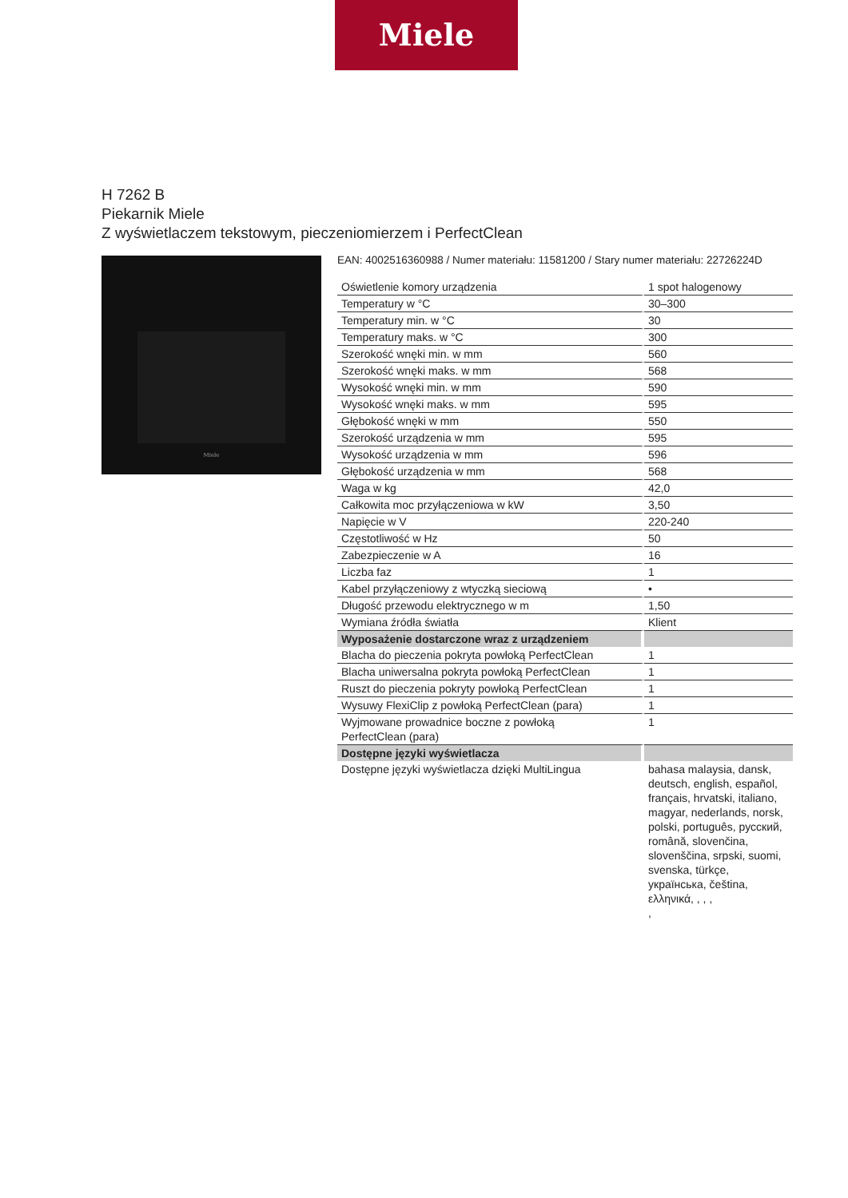Miele
H 7262 B
Piekarnik Miele
Z wyświetlaczem tekstowym, pieczeniomierzem i PerfectClean
Miele
EAN: 4002516360988 / Numer materiału: 11581200 / Stary numer materiału: 22726224D
| Oświetlenie komory urządzenia | 1 spot halogenowy |
| Temperatury w °C | 30–300 |
| Temperatury min. w °C | 30 |
| Temperatury maks. w °C | 300 |
| Szerokość wnęki min. w mm | 560 |
| Szerokość wnęki maks. w mm | 568 |
| Wysokość wnęki min. w mm | 590 |
| Wysokość wnęki maks. w mm | 595 |
| Głębokość wnęki w mm | 550 |
| Szerokość urządzenia w mm | 595 |
| Wysokość urządzenia w mm | 596 |
| Głębokość urządzenia w mm | 568 |
| Waga w kg | 42,0 |
| Całkowita moc przyłączeniowa w kW | 3,50 |
| Napięcie w V | 220-240 |
| Częstotliwość w Hz | 50 |
| Zabezpieczenie w A | 16 |
| Liczba faz | 1 |
| Kabel przyłączeniowy z wtyczką sieciową | • |
| Długość przewodu elektrycznego w m | 1,50 |
| Wymiana źródła światła | Klient |
| Wyposażenie dostarczone wraz z urządzeniem | |
| Blacha do pieczenia pokryta powłoką PerfectClean | 1 |
| Blacha uniwersalna pokryta powłoką PerfectClean | 1 |
| Ruszt do pieczenia pokryty powłoką PerfectClean | 1 |
| Wysuwy FlexiClip z powłoką PerfectClean (para) | 1 |
| Wyjmowane prowadnice boczne z powłoką PerfectClean (para) | 1 |
| Dostępne języki wyświetlacza | |
| Dostępne języki wyświetlacza dzięki MultiLingua | bahasa malaysia, dansk, deutsch, english, español, français, hrvatski, italiano, magyar, nederlands, norsk, polski, português, русский, română, slovenčina, slovenščina, srpski, suomi, svenska, türkçe, українська, čeština, ελληνικά, , , , , |